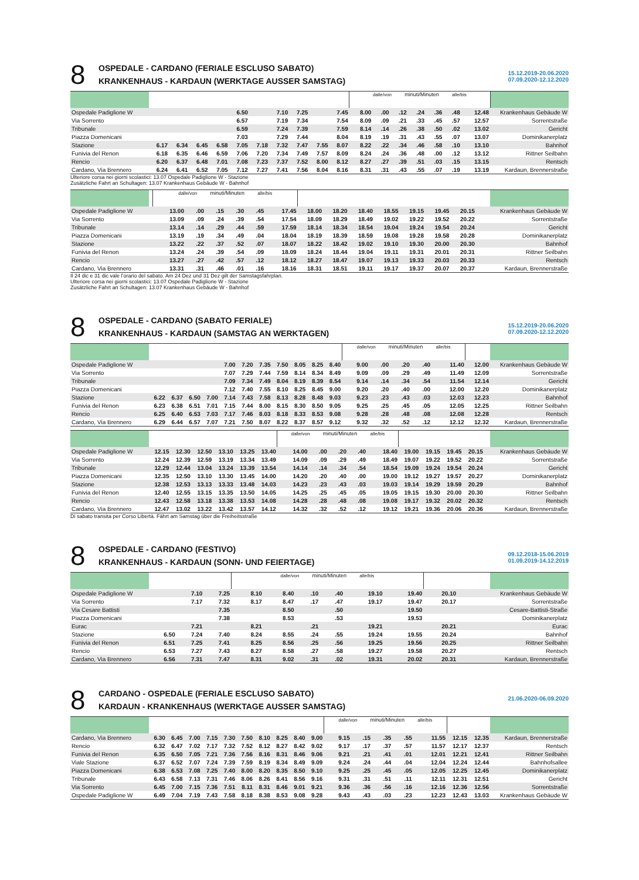8
OSPEDALE - CARDANO (FERIALE ESCLUSO SABATO)
KRANKENHAUS - KARDAUN (WERKTAGE AUSSER SAMSTAG)
15.12.2019-20.06.2020
07.09.2020-12.12.2020
| | | | | | | | | | | | dalle/von minuti/Minuten alle/bis | | | | | | | |
| Ospedale Padiglione W | | | | | 6.50 | | 7.10 | 7.25 | | 7.45 | 8.00 | .00 | .12 | .24 | .36 | .48 | 12.48 | Krankenhaus Gebäude W |
| Via Sorrento | | | | | 6.57 | | 7.19 | 7.34 | | 7.54 | 8.09 | .09 | .21 | .33 | .45 | .57 | 12.57 | Sorrentstraße |
| Tribunale | | | | | 6.59 | | 7.24 | 7.39 | | 7.59 | 8.14 | .14 | .26 | .38 | .50 | .02 | 13.02 | Gericht |
| Piazza Domenicani | | | | | 7.03 | | 7.29 | 7.44 | | 8.04 | 8.19 | .19 | .31 | .43 | .55 | .07 | 13.07 | Dominikanerplatz |
| Stazione | 6.17 | 6.34 | 6.45 | 6.58 | 7.05 | 7.18 | 7.32 | 7.47 | 7.55 | 8.07 | 8.22 | .22 | .34 | .46 | .58 | .10 | 13.10 | Bahnhof |
| Funivia del Renon | 6.18 | 6.35 | 6.46 | 6.59 | 7.06 | 7.20 | 7.34 | 7.49 | 7.57 | 8.09 | 8.24 | .24 | .36 | .48 | .00 | .12 | 13.12 | Rittner Seilbahn |
| Rencio | 6.20 | 6.37 | 6.48 | 7.01 | 7.08 | 7.23 | 7.37 | 7.52 | 8.00 | 8.12 | 8.27 | .27 | .39 | .51 | .03 | .15 | 13.15 | Rentsch |
| Cardano, Via Brennero | 6.24 | 6.41 | 6.52 | 7.05 | 7.12 | 7.27 | 7.41 | 7.56 | 8.04 | 8.16 | 8.31 | .31 | .43 | .55 | .07 | .19 | 13.19 | Kardaun, Brennerstraße |
Ulteriore corsa nei giorni scolastici: 13.07 Ospedale Padiglione W - Stazione
Zusätzliche Fahrt an Schultagen: 13.07 Krankenhaus Gebäude W - Bahnhof
| | | dalle/von minuti/Minuten alle/bis | | | | | | | | | | | | | | | | | |
| Ospedale Padiglione W | | 13.00 | .00 | .15 | .30 | .45 | 17.45 | 18.00 | 18.20 | 18.40 | 18.55 | 19.15 | 19.45 | 20.15 | | | | | Krankenhaus Gebäude W |
| Via Sorrento | | 13.09 | .09 | .24 | .39 | .54 | 17.54 | 18.09 | 18.29 | 18.49 | 19.02 | 19.22 | 19.52 | 20.22 | | | | | Sorrentstraße |
| Tribunale | | 13.14 | .14 | .29 | .44 | .59 | 17.59 | 18.14 | 18.34 | 18.54 | 19.04 | 19.24 | 19.54 | 20.24 | | | | | Gericht |
| Piazza Domenicani | | 13.19 | .19 | .34 | .49 | .04 | 18.04 | 18.19 | 18.39 | 18.59 | 19.08 | 19.28 | 19.58 | 20.28 | | | | | Dominikanerplatz |
| Stazione | | 13.22 | .22 | .37 | .52 | .07 | 18.07 | 18.22 | 18.42 | 19.02 | 19.10 | 19.30 | 20.00 | 20.30 | | | | | Bahnhof |
| Funivia del Renon | | 13.24 | .24 | .39 | .54 | .09 | 18.09 | 18.24 | 18.44 | 19.04 | 19.11 | 19.31 | 20.01 | 20.31 | | | | | Rittner Seilbahn |
| Rencio | | 13.27 | .27 | .42 | .57 | .12 | 18.12 | 18.27 | 18.47 | 19.07 | 19.13 | 19.33 | 20.03 | 20.33 | | | | | Rentsch |
| Cardano, Via Brennero | | 13.31 | .31 | .46 | .01 | .16 | 18.16 | 18.31 | 18.51 | 19.11 | 19.17 | 19.37 | 20.07 | 20.37 | | | | | Kardaun, Brennerstraße |
Il 24 dic e 31 dic vale l’orario del sabato. Am 24 Dez und 31 Dez gilt der Samstagsfahrplan.
Ulteriore corsa nei giorni scolastici: 13.07 Ospedale Padiglione W - Stazione
Zusätzliche Fahrt an Schultagen: 13.07 Krankenhaus Gebäude W - Bahnhof
8
OSPEDALE - CARDANO (SABATO FERIALE)
KRANKENHAUS - KARDAUN (SAMSTAG AN WERKTAGEN)
15.12.2019-20.06.2020
07.09.2020-12.12.2020
| | | | | | | | | | | | | dalle/von minuti/Minuten alle/bis | | | | | | | |
| Ospedale Padiglione W | | | | | 7.00 | 7.20 | 7.35 | 7.50 | 8.05 | 8.25 | 8.40 | 9.00 | .00 | .20 | .40 | 11.40 | | 12.00 | Krankenhaus Gebäude W |
| Via Sorrento | | | | | 7.07 | 7.29 | 7.44 | 7.59 | 8.14 | 8.34 | 8.49 | 9.09 | .09 | .29 | .49 | 11.49 | | 12.09 | Sorrentstraße |
| Tribunale | | | | | 7.09 | 7.34 | 7.49 | 8.04 | 8.19 | 8.39 | 8.54 | 9.14 | .14 | .34 | .54 | 11.54 | | 12.14 | Gericht |
| Piazza Domenicani | | | | | 7.12 | 7.40 | 7.55 | 8.10 | 8.25 | 8.45 | 9.00 | 9.20 | .20 | .40 | .00 | 12.00 | | 12.20 | Dominikanerplatz |
| Stazione | 6.22 | 6.37 | 6.50 | 7.00 | 7.14 | 7.43 | 7.58 | 8.13 | 8.28 | 8.48 | 9.03 | 9.23 | .23 | .43 | .03 | 12.03 | | 12.23 | Bahnhof |
| Funivia del Renon | 6.23 | 6.38 | 6.51 | 7.01 | 7.15 | 7.44 | 8.00 | 8.15 | 8.30 | 8.50 | 9.05 | 9.25 | .25 | .45 | .05 | 12.05 | | 12.25 | Rittner Seilbahn |
| Rencio | 6.25 | 6.40 | 6.53 | 7.03 | 7.17 | 7.46 | 8.03 | 8.18 | 8.33 | 8.53 | 9.08 | 9.28 | .28 | .48 | .08 | 12.08 | | 12.28 | Rentsch |
| Cardano, Via Brennero | 6.29 | 6.44 | 6.57 | 7.07 | 7.21 | 7.50 | 8.07 | 8.22 | 8.37 | 8.57 | 9.12 | 9.32 | .32 | .52 | .12 | 12.12 | | 12.32 | Kardaun, Brennerstraße |
| | | | | | | | dalle/von minuti/Minuten alle/bis | | | | | | | | | | | |
| Ospedale Padiglione W | 12.15 | 12.30 | 12.50 | 13.10 | 13.25 | 13.40 | 14.00 | .00 | .20 | .40 | 18.40 | 19.00 | 19.15 | 19.45 | 20.15 | | | Krankenhaus Gebäude W |
| Via Sorrento | 12.24 | 12.39 | 12.59 | 13.19 | 13.34 | 13.49 | 14.09 | .09 | .29 | .49 | 18.49 | 19.07 | 19.22 | 19.52 | 20.22 | | | Sorrentstraße |
| Tribunale | 12.29 | 12.44 | 13.04 | 13.24 | 13.39 | 13.54 | 14.14 | .14 | .34 | .54 | 18.54 | 19.09 | 19.24 | 19.54 | 20.24 | | | Gericht |
| Piazza Domenicani | 12.35 | 12.50 | 13.10 | 13.30 | 13.45 | 14.00 | 14.20 | .20 | .40 | .00 | 19.00 | 19.12 | 19.27 | 19.57 | 20.27 | | | Dominikanerplatz |
| Stazione | 12.38 | 12.53 | 13.13 | 13.33 | 13.48 | 14.03 | 14.23 | .23 | .43 | .03 | 19.03 | 19.14 | 19.29 | 19.59 | 20.29 | | | Bahnhof |
| Funivia del Renon | 12.40 | 12.55 | 13.15 | 13.35 | 13.50 | 14.05 | 14.25 | .25 | .45 | .05 | 19.05 | 19.15 | 19.30 | 20.00 | 20.30 | | | Rittner Seilbahn |
| Rencio | 12.43 | 12.58 | 13.18 | 13.38 | 13.53 | 14.08 | 14.28 | .28 | .48 | .08 | 19.08 | 19.17 | 19.32 | 20.02 | 20.32 | | | Rentsch |
| Cardano, Via Brennero | 12.47 | 13.02 | 13.22 | 13.42 | 13.57 | 14.12 | 14.32 | .32 | .52 | .12 | 19.12 | 19.21 | 19.36 | 20.06 | 20.36 | | | Kardaun, Brennerstraße |
Di sabato transita per Corso Libertà. Fährt am Samstag über die Freiheitsstraße
8
OSPEDALE - CARDANO (FESTIVO)
KRANKENHAUS - KARDAUN (SONN- UND FEIERTAGE)
09.12.2018-15.06.2019
01.09.2019-14.12.2019
| | | | | dalle/von minuti/Minuten alle/bis | | | | | | | | | | | | | | |
| Ospedale Padiglione W | | 7.10 | 7.25 | 8.10 | 8.40 | .10 | .40 | 19.10 | 19.40 | 20.10 | | | | | | | | Krankenhaus Gebäude W |
| Via Sorrento | | 7.17 | 7.32 | 8.17 | 8.47 | .17 | .47 | 19.17 | 19.47 | 20.17 | | | | | | | | Sorrentstraße |
| Via Cesare Battisti | | | 7.35 | | 8.50 | | .50 | | 19.50 | | | | | | | | | Cesare-Battisti-Straße |
| Piazza Domenicani | | | 7.38 | | 8.53 | | .53 | | 19.53 | | | | | | | | | Dominikanerplatz |
| Eurac | | 7.21 | | 8.21 | | .21 | | 19.21 | | 20.21 | | | | | | | | Eurac |
| Stazione | 6.50 | 7.24 | 7.40 | 8.24 | 8.55 | .24 | .55 | 19.24 | 19.55 | 20.24 | | | | | | | | Bahnhof |
| Funivia del Renon | 6.51 | 7.25 | 7.41 | 8.25 | 8.56 | .25 | .56 | 19.25 | 19.56 | 20.25 | | | | | | | | Rittner Seilbahn |
| Rencio | 6.53 | 7.27 | 7.43 | 8.27 | 8.58 | .27 | .58 | 19.27 | 19.58 | 20.27 | | | | | | | | Rentsch |
| Cardano, Via Brennero | 6.56 | 7.31 | 7.47 | 8.31 | 9.02 | .31 | .02 | 19.31 | 20.02 | 20.31 | | | | | | | | Kardaun, Brennerstraße |
8
CARDANO - OSPEDALE (FERIALE ESCLUSO SABATO)
KARDAUN - KRANKENHAUS (WERKTAGE AUSSER SAMSTAG)
21.06.2020-06.09.2020
| | | | | | | | | | | | dalle/von minuti/Minuten alle/bis | | | | | | | |
| Cardano, Via Brennero | 6.30 | 6.45 | 7.00 | 7.15 | 7.30 | 7.50 | 8.10 | 8.25 | 8.40 | 9.00 | 9.15 | .15 | .35 | .55 | 11.55 | 12.15 | 12.35 | Kardaun, Brennerstraße |
| Rencio | 6.32 | 6.47 | 7.02 | 7.17 | 7.32 | 7.52 | 8.12 | 8.27 | 8.42 | 9.02 | 9.17 | .17 | .37 | .57 | 11.57 | 12.17 | 12.37 | Rentsch |
| Funivia del Renon | 6.35 | 6.50 | 7.05 | 7.21 | 7.36 | 7.56 | 8.16 | 8.31 | 8.46 | 9.06 | 9.21 | .21 | .41 | .01 | 12.01 | 12.21 | 12.41 | Rittner Seilbahn |
| Viale Stazione | 6.37 | 6.52 | 7.07 | 7.24 | 7.39 | 7.59 | 8.19 | 8.34 | 8.49 | 9.09 | 9.24 | .24 | .44 | .04 | 12.04 | 12.24 | 12.44 | Bahnhofsallee |
| Piazza Domenicani | 6.38 | 6.53 | 7.08 | 7.25 | 7.40 | 8.00 | 8.20 | 8.35 | 8.50 | 9.10 | 9.25 | .25 | .45 | .05 | 12.05 | 12.25 | 12.45 | Dominikanerplatz |
| Tribunale | 6.43 | 6.58 | 7.13 | 7.31 | 7.46 | 8.06 | 8.26 | 8.41 | 8.56 | 9.16 | 9.31 | .31 | .51 | .11 | 12.11 | 12.31 | 12.51 | Gericht |
| Via Sorrento | 6.45 | 7.00 | 7.15 | 7.36 | 7.51 | 8.11 | 8.31 | 8.46 | 9.01 | 9.21 | 9.36 | .36 | .56 | .16 | 12.16 | 12.36 | 12.56 | Sorrentstraße |
| Ospedale Padiglione W | 6.49 | 7.04 | 7.19 | 7.43 | 7.58 | 8.18 | 8.38 | 8.53 | 9.08 | 9.28 | 9.43 | .43 | .03 | .23 | 12.23 | 12.43 | 13.03 | Krankenhaus Gebäude W |